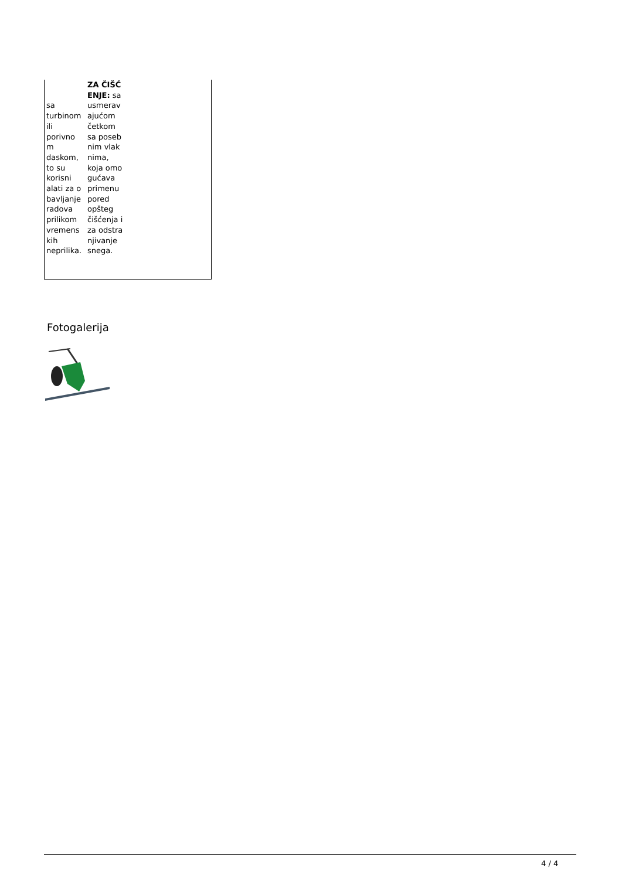| sa turbinom ili porivno m daskom, to su korisni alati za o bavljanje radova prilikom vremens kih neprilika. | ZA ČIŠĆ ENJE: sa usmerav ajućom četkom sa poseb nim vlak nima, koja omo gućava primenu pored opšteg čišćenja i za odstra njivanje snega. |
Fotogalerija
4 / 4